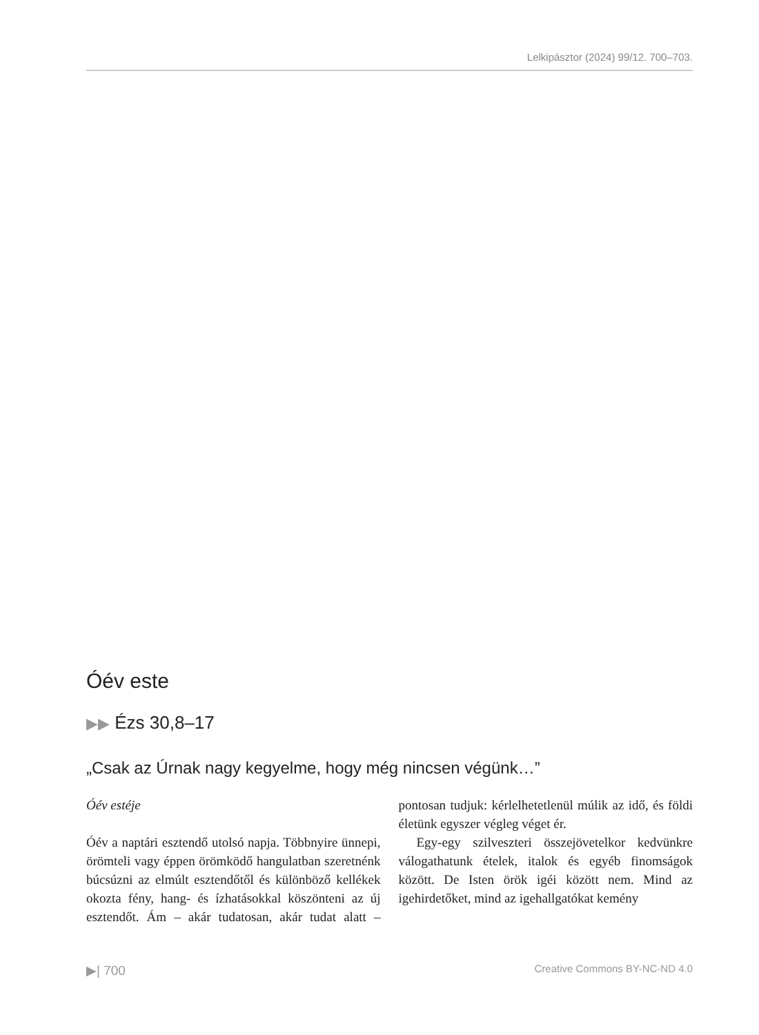Lelkipásztor (2024) 99/12. 700–703.
Óév este
▶▶ Ézs 30,8–17
„Csak az Úrnak nagy kegyelme, hogy még nincsen végünk…”
Óév estéje
Óév a naptári esztendő utolsó napja. Többnyire ünnepi, örömteli vagy éppen örömködő hangulatban szeretnénk búcsúzni az elmúlt esztendőtől és különböző kellékek okozta fény, hang- és ízhatásokkal köszönteni az új esztendőt. Ám – akár tudatosan, akár tudat alatt – pontosan tudjuk: kérlelhetetlenül múlik az idő, és földi életünk egyszer végleg véget ér.
Egy-egy szilveszteri összejövetelkor kedvünkre válogathatunk ételek, italok és egyéb finomságok között. De Isten örök igéi között nem. Mind az igehirdetőket, mind az igehallgatókat kemény
▶| 700 Creative Commons BY-NC-ND 4.0